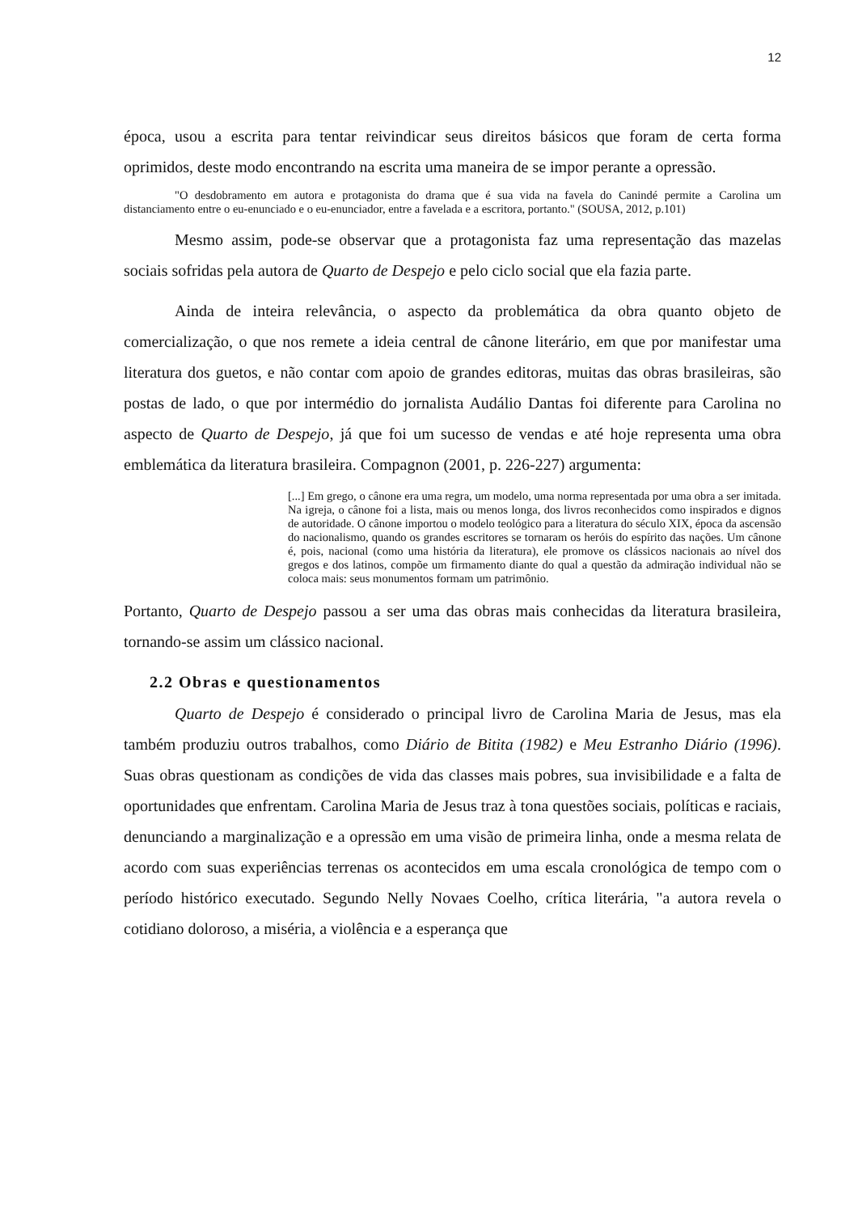12
época, usou a escrita para tentar reivindicar seus direitos básicos que foram de certa forma oprimidos, deste modo encontrando na escrita uma maneira de se impor perante a opressão.
"O desdobramento em autora e protagonista do drama que é sua vida na favela do Canindé permite a Carolina um distanciamento entre o eu-enunciado e o eu-enunciador, entre a favelada e a escritora, portanto." (SOUSA, 2012, p.101)
Mesmo assim, pode-se observar que a protagonista faz uma representação das mazelas sociais sofridas pela autora de Quarto de Despejo e pelo ciclo social que ela fazia parte.
Ainda de inteira relevância, o aspecto da problemática da obra quanto objeto de comercialização, o que nos remete a ideia central de cânone literário, em que por manifestar uma literatura dos guetos, e não contar com apoio de grandes editoras, muitas das obras brasileiras, são postas de lado, o que por intermédio do jornalista Audálio Dantas foi diferente para Carolina no aspecto de Quarto de Despejo, já que foi um sucesso de vendas e até hoje representa uma obra emblemática da literatura brasileira. Compagnon (2001, p. 226-227) argumenta:
[...] Em grego, o cânone era uma regra, um modelo, uma norma representada por uma obra a ser imitada. Na igreja, o cânone foi a lista, mais ou menos longa, dos livros reconhecidos como inspirados e dignos de autoridade. O cânone importou o modelo teológico para a literatura do século XIX, época da ascensão do nacionalismo, quando os grandes escritores se tornaram os heróis do espírito das nações. Um cânone é, pois, nacional (como uma história da literatura), ele promove os clássicos nacionais ao nível dos gregos e dos latinos, compõe um firmamento diante do qual a questão da admiração individual não se coloca mais: seus monumentos formam um patrimônio.
Portanto, Quarto de Despejo passou a ser uma das obras mais conhecidas da literatura brasileira, tornando-se assim um clássico nacional.
2.2 Obras e questionamentos
Quarto de Despejo é considerado o principal livro de Carolina Maria de Jesus, mas ela também produziu outros trabalhos, como Diário de Bitita (1982) e Meu Estranho Diário (1996). Suas obras questionam as condições de vida das classes mais pobres, sua invisibilidade e a falta de oportunidades que enfrentam. Carolina Maria de Jesus traz à tona questões sociais, políticas e raciais, denunciando a marginalização e a opressão em uma visão de primeira linha, onde a mesma relata de acordo com suas experiências terrenas os acontecidos em uma escala cronológica de tempo com o período histórico executado. Segundo Nelly Novaes Coelho, crítica literária, "a autora revela o cotidiano doloroso, a miséria, a violência e a esperança que